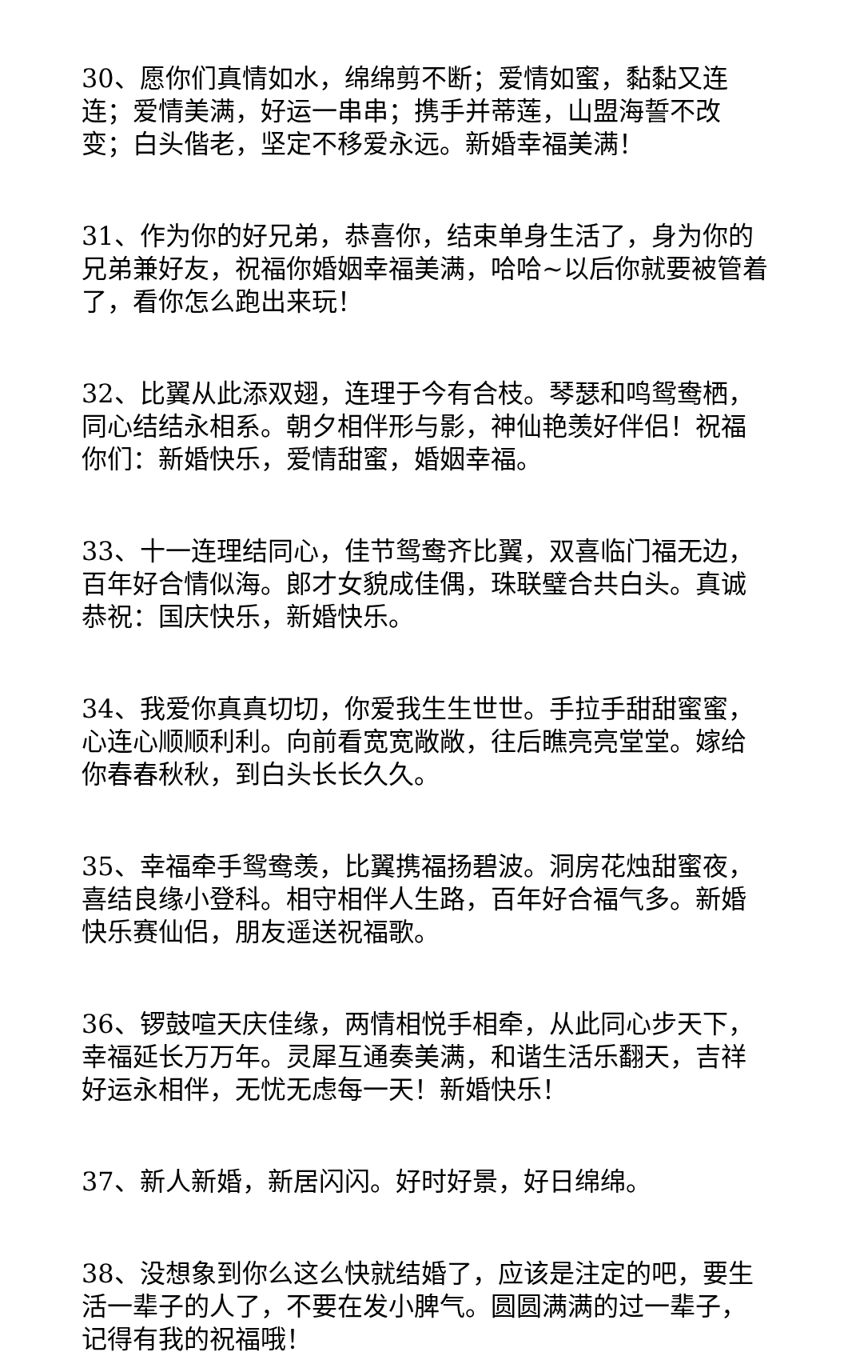30、愿你们真情如水，绵绵剪不断；爱情如蜜，黏黏又连连；爱情美满，好运一串串；携手并蒂莲，山盟海誓不改变；白头偕老，坚定不移爱永远。新婚幸福美满！
31、作为你的好兄弟，恭喜你，结束单身生活了，身为你的兄弟兼好友，祝福你婚姻幸福美满，哈哈~以后你就要被管着了，看你怎么跑出来玩！
32、比翼从此添双翅，连理于今有合枝。琴瑟和鸣鸳鸯栖，同心结结永相系。朝夕相伴形与影，神仙艳羡好伴侣！祝福你们：新婚快乐，爱情甜蜜，婚姻幸福。
33、十一连理结同心，佳节鸳鸯齐比翼，双喜临门福无边，百年好合情似海。郎才女貌成佳偶，珠联璧合共白头。真诚恭祝：国庆快乐，新婚快乐。
34、我爱你真真切切，你爱我生生世世。手拉手甜甜蜜蜜，心连心顺顺利利。向前看宽宽敞敞，往后瞧亮亮堂堂。嫁给你春春秋秋，到白头长长久久。
35、幸福牵手鸳鸯羡，比翼携福扬碧波。洞房花烛甜蜜夜，喜结良缘小登科。相守相伴人生路，百年好合福气多。新婚快乐赛仙侣，朋友遥送祝福歌。
36、锣鼓喧天庆佳缘，两情相悦手相牵，从此同心步天下，幸福延长万万年。灵犀互通奏美满，和谐生活乐翻天，吉祥好运永相伴，无忧无虑每一天！新婚快乐！
37、新人新婚，新居闪闪。好时好景，好日绵绵。
38、没想象到你么这么快就结婚了，应该是注定的吧，要生活一辈子的人了，不要在发小脾气。圆圆满满的过一辈子，记得有我的祝福哦！